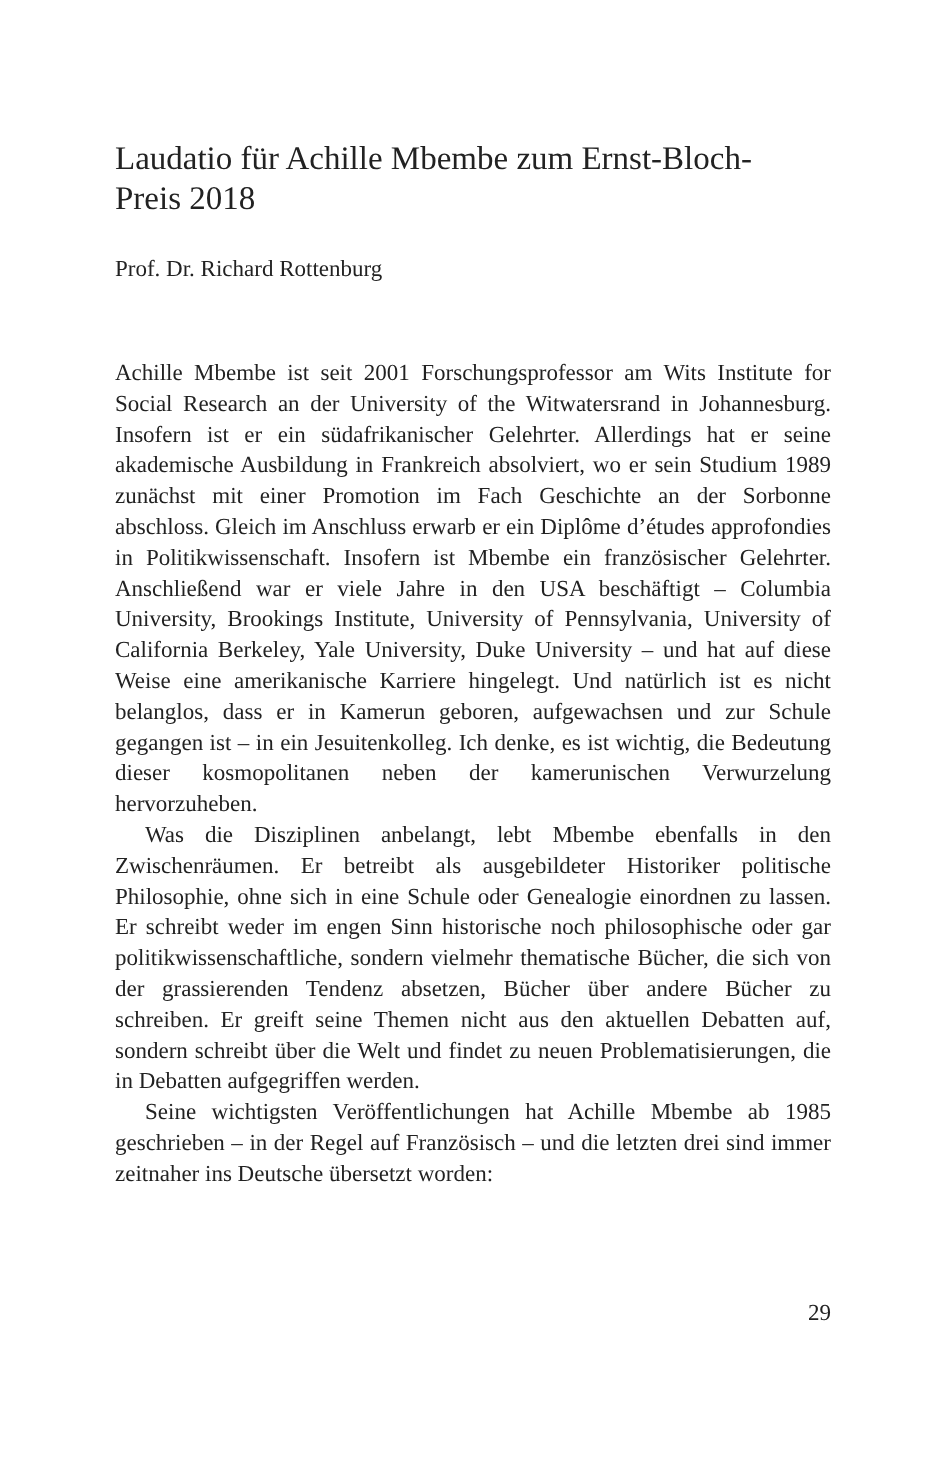Laudatio für Achille Mbembe zum Ernst-Bloch-
Preis 2018
Prof. Dr. Richard Rottenburg
Achille Mbembe ist seit 2001 Forschungsprofessor am Wits Institute for Social Research an der University of the Witwatersrand in Johannesburg. Insofern ist er ein südafrikanischer Gelehrter. Allerdings hat er seine akademische Ausbildung in Frankreich absolviert, wo er sein Studium 1989 zunächst mit einer Promotion im Fach Geschichte an der Sorbonne abschloss. Gleich im Anschluss erwarb er ein Diplôme d’études approfondies in Politikwissenschaft. Insofern ist Mbembe ein französischer Gelehrter. Anschließend war er viele Jahre in den USA beschäftigt – Columbia University, Brookings Institute, University of Pennsylvania, University of California Berkeley, Yale University, Duke University – und hat auf diese Weise eine amerikanische Karriere hingelegt. Und natürlich ist es nicht belanglos, dass er in Kamerun geboren, aufgewachsen und zur Schule gegangen ist – in ein Jesuitenkolleg. Ich denke, es ist wichtig, die Bedeutung dieser kosmopolitanen neben der kamerunischen Verwurzelung hervorzuheben.
Was die Disziplinen anbelangt, lebt Mbembe ebenfalls in den Zwischenräumen. Er betreibt als ausgebildeter Historiker politische Philosophie, ohne sich in eine Schule oder Genealogie einordnen zu lassen. Er schreibt weder im engen Sinn historische noch philosophische oder gar politikwissenschaftliche, sondern vielmehr thematische Bücher, die sich von der grassierenden Tendenz absetzen, Bücher über andere Bücher zu schreiben. Er greift seine Themen nicht aus den aktuellen Debatten auf, sondern schreibt über die Welt und findet zu neuen Problematisierungen, die in Debatten aufgegriffen werden.
Seine wichtigsten Veröffentlichungen hat Achille Mbembe ab 1985 geschrieben – in der Regel auf Französisch – und die letzten drei sind immer zeitnaher ins Deutsche übersetzt worden:
29